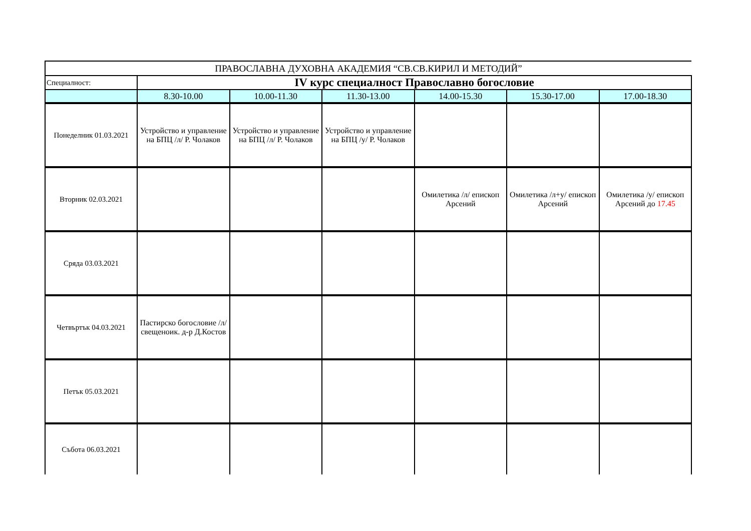| ПРАВОСЛАВНА ДУХОВНА АКАДЕМИЯ “СВ.СВ.КИРИЛ И МЕТОДИЙ” | | | | | | |
| Специалност: | IV курс специалност Православно богословие | | | | | |
| | 8.30-10.00 | 10.00-11.30 | 11.30-13.00 | 14.00-15.30 | 15.30-17.00 | 17.00-18.30 |
| Понеделник 01.03.2021 | Устройство и управление на БПЦ /л/ Р. Чолаков | Устройство и управление на БПЦ /л/ Р. Чолаков | Устройство и управление на БПЦ /у/ Р. Чолаков | | | |
| Вторник 02.03.2021 | | | | Омилетика /л/ епископ Арсений | Омилетика /л+у/ епископ Арсений | Омилетика /у/ епископ Арсений до 17.45 |
| Сряда 03.03.2021 | | | | | | |
| Четвъртък 04.03.2021 | Пастирско богословие /л/ свещеноик. д-р Д.Костов | | | | | |
| Петък 05.03.2021 | | | | | | |
| Събота 06.03.2021 | | | | | | |